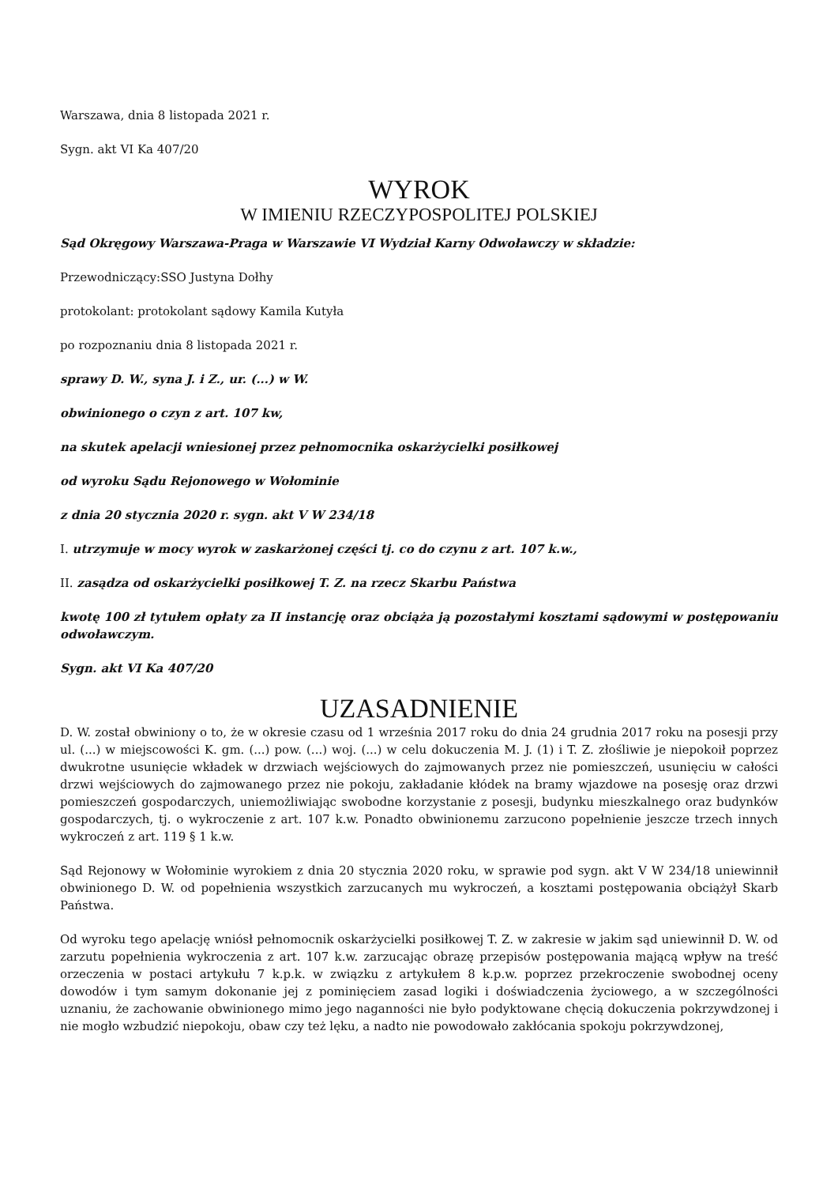Warszawa, dnia 8 listopada 2021 r.
Sygn. akt VI Ka 407/20
WYROK
W IMIENIU RZECZYPOSPOLITEJ POLSKIEJ
Sąd Okręgowy Warszawa-Praga w Warszawie VI Wydział Karny Odwoławczy w składzie:
Przewodniczący:SSO Justyna Dołhy
protokolant: protokolant sądowy Kamila Kutyła
po rozpoznaniu dnia 8 listopada 2021 r.
sprawy D. W., syna J. i Z., ur. (...) w W.
obwinionego o czyn z art. 107 kw,
na skutek apelacji wniesionej przez pełnomocnika oskarżycielki posiłkowej
od wyroku Sądu Rejonowego w Wołominie
z dnia 20 stycznia 2020 r. sygn. akt V W 234/18
I. utrzymuje w mocy wyrok w zaskarżonej części tj. co do czynu z art. 107 k.w.,
II. zasądza od oskarżycielki posiłkowej T. Z. na rzecz Skarbu Państwa
kwotę 100 zł tytułem opłaty za II instancję oraz obciąża ją pozostałymi kosztami sądowymi w postępowaniu odwoławczym.
Sygn. akt VI Ka 407/20
UZASADNIENIE
D. W. został obwiniony o to, że w okresie czasu od 1 września 2017 roku do dnia 24 grudnia 2017 roku na posesji przy ul. (...) w miejscowości K. gm. (...) pow. (...) woj. (...) w celu dokuczenia M. J. (1) i T. Z. złośliwie je niepokoił poprzez dwukrotne usunięcie wkładek w drzwiach wejściowych do zajmowanych przez nie pomieszczeń, usunięciu w całości drzwi wejściowych do zajmowanego przez nie pokoju, zakładanie kłódek na bramy wjazdowe na posesję oraz drzwi pomieszczeń gospodarczych, uniemożliwiając swobodne korzystanie z posesji, budynku mieszkalnego oraz budynków gospodarczych, tj. o wykroczenie z art. 107 k.w. Ponadto obwinionemu zarzucono popełnienie jeszcze trzech innych wykroczeń z art. 119 § 1 k.w.
Sąd Rejonowy w Wołominie wyrokiem z dnia 20 stycznia 2020 roku, w sprawie pod sygn. akt V W 234/18 uniewinnił obwinionego D. W. od popełnienia wszystkich zarzucanych mu wykroczeń, a kosztami postępowania obciążył Skarb Państwa.
Od wyroku tego apelację wniósł pełnomocnik oskarżycielki posiłkowej T. Z. w zakresie w jakim sąd uniewinnił D. W. od zarzutu popełnienia wykroczenia z art. 107 k.w. zarzucając obrazę przepisów postępowania mającą wpływ na treść orzeczenia w postaci artykułu 7 k.p.k. w związku z artykułem 8 k.p.w. poprzez przekroczenie swobodnej oceny dowodów i tym samym dokonanie jej z pominięciem zasad logiki i doświadczenia życiowego, a w szczególności uznaniu, że zachowanie obwinionego mimo jego naganności nie było podyktowane chęcią dokuczenia pokrzywdzonej i nie mogło wzbudzić niepokoju, obaw czy też lęku, a nadto nie powodowało zakłócania spokoju pokrzywdzonej,